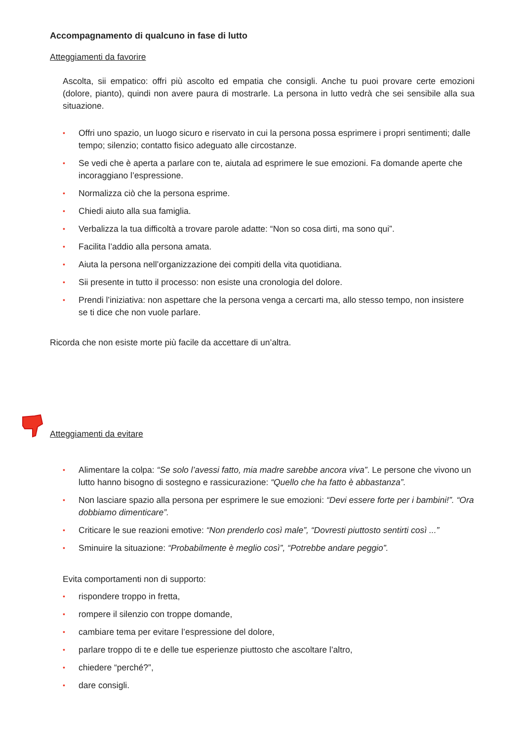Accompagnamento di qualcuno in fase di lutto
Atteggiamenti da favorire
Ascolta, sii empatico: offri più ascolto ed empatia che consigli. Anche tu puoi provare certe emozioni (dolore, pianto), quindi non avere paura di mostrarle. La persona in lutto vedrà che sei sensibile alla sua situazione.
• Offri uno spazio, un luogo sicuro e riservato in cui la persona possa esprimere i propri sentimenti; dalle tempo; silenzio; contatto fisico adeguato alle circostanze.
• Se vedi che è aperta a parlare con te, aiutala ad esprimere le sue emozioni. Fa domande aperte che incoraggiano l’espressione.
• Normalizza ciò che la persona esprime.
• Chiedi aiuto alla sua famiglia.
• Verbalizza la tua difficoltà a trovare parole adatte: “Non so cosa dirti, ma sono qui”.
• Facilita l’addio alla persona amata.
• Aiuta la persona nell’organizzazione dei compiti della vita quotidiana.
• Sii presente in tutto il processo: non esiste una cronologia del dolore.
• Prendi l’iniziativa: non aspettare che la persona venga a cercarti ma, allo stesso tempo, non insistere se ti dice che non vuole parlare.
Ricorda che non esiste morte più facile da accettare di un’altra.
Atteggiamenti da evitare
• Alimentare la colpa: “Se solo l’avessi fatto, mia madre sarebbe ancora viva”. Le persone che vivono un lutto hanno bisogno di sostegno e rassicurazione: “Quello che ha fatto è abbastanza”.
• Non lasciare spazio alla persona per esprimere le sue emozioni: “Devi essere forte per i bambini!”. “Ora dobbiamo dimenticare”.
• Criticare le sue reazioni emotive: “Non prenderlo così male”, “Dovresti piuttosto sentirti così ...”
• Sminuire la situazione: “Probabilmente è meglio così”, “Potrebbe andare peggio”.
Evita comportamenti non di supporto:
• rispondere troppo in fretta,
• rompere il silenzio con troppe domande,
• cambiare tema per evitare l’espressione del dolore,
• parlare troppo di te e delle tue esperienze piuttosto che ascoltare l’altro,
• chiedere “perché?”,
• dare consigli.